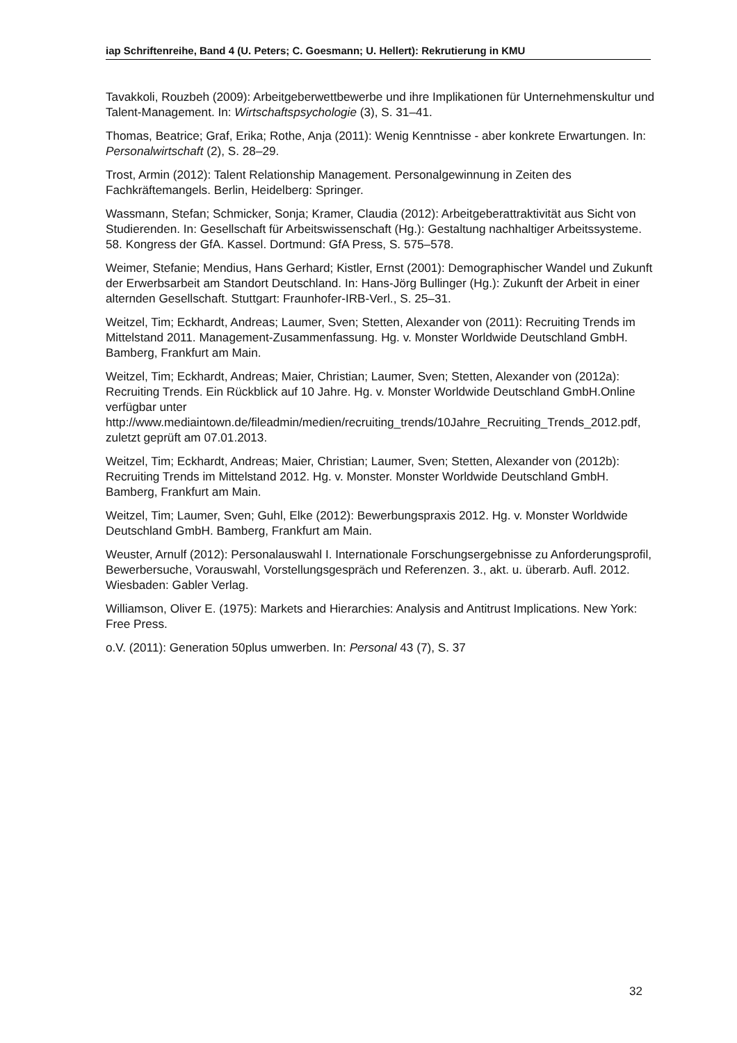iap Schriftenreihe, Band 4 (U. Peters; C. Goesmann; U. Hellert): Rekrutierung in KMU
Tavakkoli, Rouzbeh (2009): Arbeitgeberwettbewerbe und ihre Implikationen für Unternehmenskultur und Talent-Management. In: Wirtschaftspsychologie (3), S. 31–41.
Thomas, Beatrice; Graf, Erika; Rothe, Anja (2011): Wenig Kenntnisse - aber konkrete Erwartungen. In: Personalwirtschaft (2), S. 28–29.
Trost, Armin (2012): Talent Relationship Management. Personalgewinnung in Zeiten des Fachkräftemangels. Berlin, Heidelberg: Springer.
Wassmann, Stefan; Schmicker, Sonja; Kramer, Claudia (2012): Arbeitgeberattraktivität aus Sicht von Studierenden. In: Gesellschaft für Arbeitswissenschaft (Hg.): Gestaltung nachhaltiger Arbeitssysteme. 58. Kongress der GfA. Kassel. Dortmund: GfA Press, S. 575–578.
Weimer, Stefanie; Mendius, Hans Gerhard; Kistler, Ernst (2001): Demographischer Wandel und Zukunft der Erwerbsarbeit am Standort Deutschland. In: Hans-Jörg Bullinger (Hg.): Zukunft der Arbeit in einer alternden Gesellschaft. Stuttgart: Fraunhofer-IRB-Verl., S. 25–31.
Weitzel, Tim; Eckhardt, Andreas; Laumer, Sven; Stetten, Alexander von (2011): Recruiting Trends im Mittelstand 2011. Management-Zusammenfassung. Hg. v. Monster Worldwide Deutschland GmbH. Bamberg, Frankfurt am Main.
Weitzel, Tim; Eckhardt, Andreas; Maier, Christian; Laumer, Sven; Stetten, Alexander von (2012a): Recruiting Trends. Ein Rückblick auf 10 Jahre. Hg. v. Monster Worldwide Deutschland GmbH.Online verfügbar unter http://www.mediaintown.de/fileadmin/medien/recruiting_trends/10Jahre_Recruiting_Trends_2012.pdf, zuletzt geprüft am 07.01.2013.
Weitzel, Tim; Eckhardt, Andreas; Maier, Christian; Laumer, Sven; Stetten, Alexander von (2012b): Recruiting Trends im Mittelstand 2012. Hg. v. Monster. Monster Worldwide Deutschland GmbH. Bamberg, Frankfurt am Main.
Weitzel, Tim; Laumer, Sven; Guhl, Elke (2012): Bewerbungspraxis 2012. Hg. v. Monster Worldwide Deutschland GmbH. Bamberg, Frankfurt am Main.
Weuster, Arnulf (2012): Personalauswahl I. Internationale Forschungsergebnisse zu Anforderungsprofil, Bewerbersuche, Vorauswahl, Vorstellungsgespräch und Referenzen. 3., akt. u. überarb. Aufl. 2012. Wiesbaden: Gabler Verlag.
Williamson, Oliver E. (1975): Markets and Hierarchies: Analysis and Antitrust Implications. New York: Free Press.
o.V. (2011): Generation 50plus umwerben. In: Personal 43 (7), S. 37
32